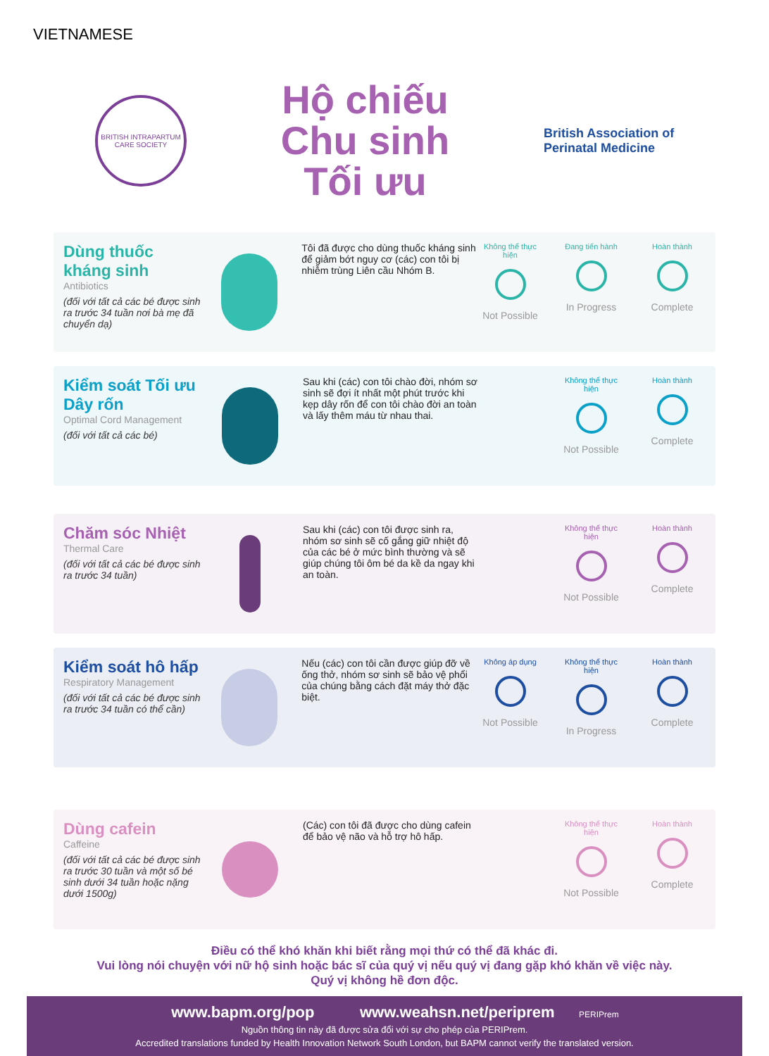VIETNAMESE
BRITISH INTRAPARTUM CARE SOCIETY
Hộ chiếu
Chu sinh
Tối ưu
British Association of Perinatal Medicine
Dùng thuốc kháng sinh
Antibiotics
(đối với tất cả các bé được sinh ra trước 34 tuần nơi bà mẹ đã chuyển dạ)
Tôi đã được cho dùng thuốc kháng sinh để giảm bớt nguy cơ (các) con tôi bị nhiễm trùng Liên cầu Nhóm B.
Không thể thực hiện
Not Possible
Đang tiến hành
In Progress
Hoàn thành
Complete
Kiểm soát Tối ưu Dây rốn
Optimal Cord Management
(đối với tất cả các bé)
Sau khi (các) con tôi chào đời, nhóm sơ sinh sẽ đợi ít nhất một phút trước khi kẹp dây rốn để con tôi chào đời an toàn và lấy thêm máu từ nhau thai.
Không thể thực hiện
Not Possible
Hoàn thành
Complete
Chăm sóc Nhiệt
Thermal Care
(đối với tất cả các bé được sinh ra trước 34 tuần)
Sau khi (các) con tôi được sinh ra, nhóm sơ sinh sẽ cố gắng giữ nhiệt độ của các bé ở mức bình thường và sẽ giúp chúng tôi ôm bé da kề da ngay khi an toàn.
Không thể thực hiện
Not Possible
Hoàn thành
Complete
Kiểm soát hô hấp
Respiratory Management
(đối với tất cả các bé được sinh ra trước 34 tuần có thể cần)
Nếu (các) con tôi cần được giúp đỡ về ống thở, nhóm sơ sinh sẽ bảo vệ phổi của chúng bằng cách đặt máy thở đặc biệt.
Không áp dụng
Not Possible
Không thể thực hiện
In Progress
Hoàn thành
Complete
Dùng cafein
Caffeine
(đối với tất cả các bé được sinh ra trước 30 tuần và một số bé sinh dưới 34 tuần hoặc nặng dưới 1500g)
(Các) con tôi đã được cho dùng cafein để bảo vệ não và hỗ trợ hô hấp.
Không thể thực hiện
Not Possible
Hoàn thành
Complete
Điều có thể khó khăn khi biết rằng mọi thứ có thể đã khác đi.
Vui lòng nói chuyện với nữ hộ sinh hoặc bác sĩ của quý vị nếu quý vị đang gặp khó khăn về việc này.
Quý vị không hề đơn độc.
www.bapm.org/pop www.weahsn.net/periprem PERIPrem
Nguồn thông tin này đã được sửa đổi với sự cho phép của PERIPrem.
Accredited translations funded by Health Innovation Network South London, but BAPM cannot verify the translated version.